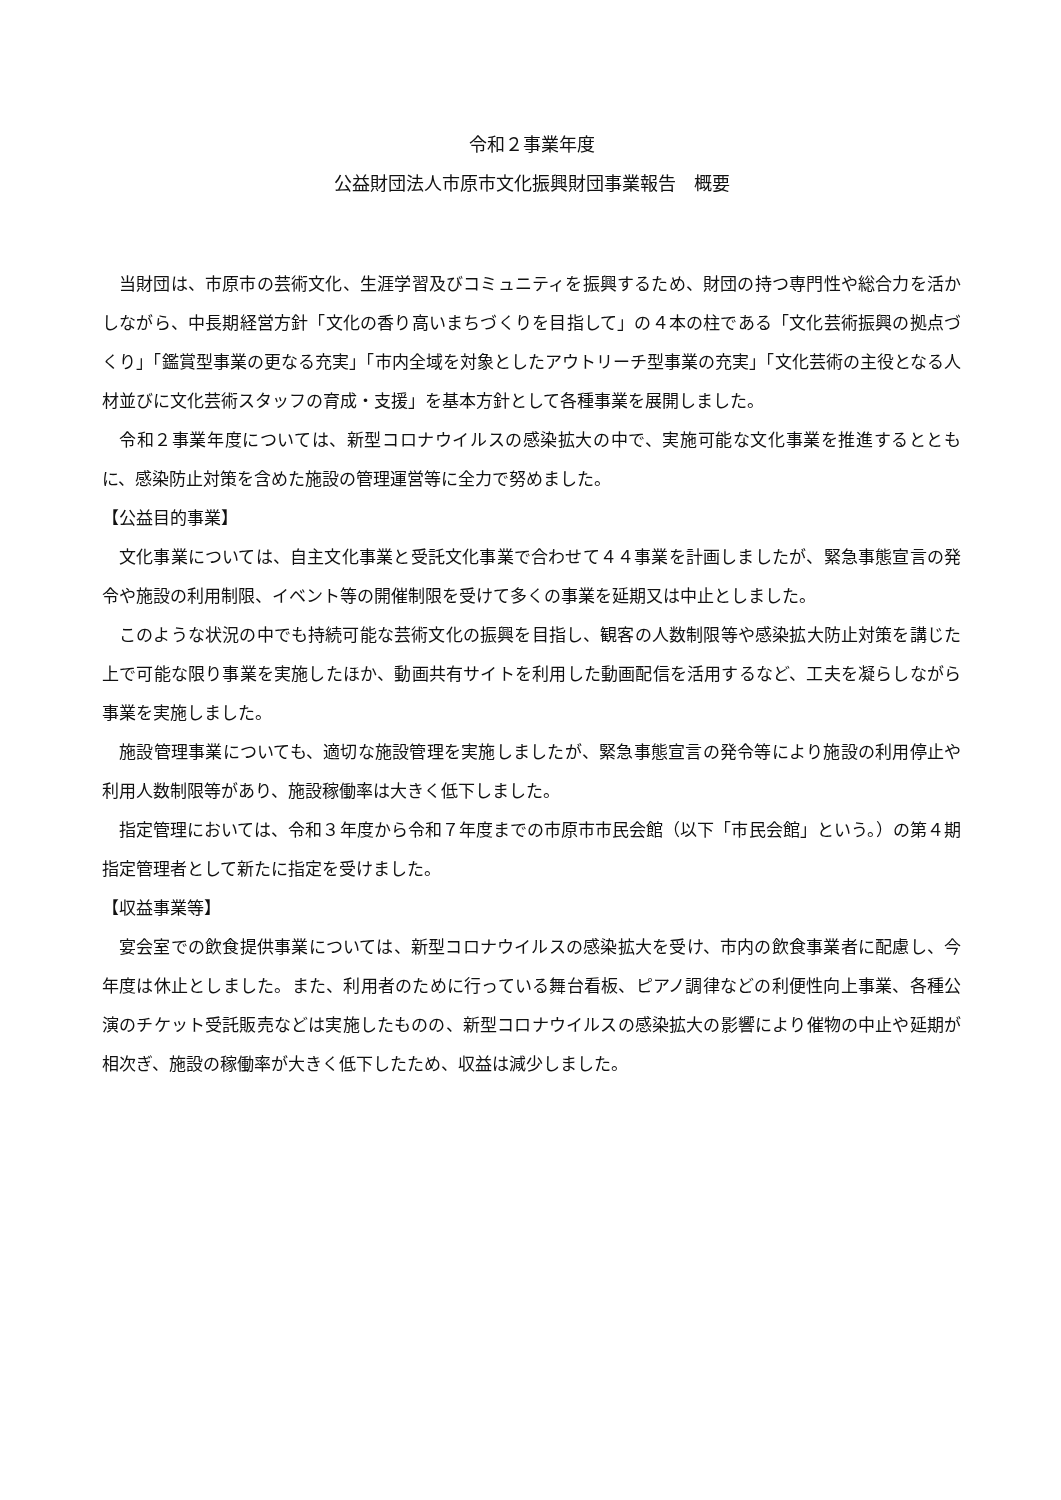令和２事業年度
公益財団法人市原市文化振興財団事業報告　概要
当財団は、市原市の芸術文化、生涯学習及びコミュニティを振興するため、財団の持つ専門性や総合力を活かしながら、中長期経営方針「文化の香り高いまちづくりを目指して」の４本の柱である「文化芸術振興の拠点づくり」「鑑賞型事業の更なる充実」「市内全域を対象としたアウトリーチ型事業の充実」「文化芸術の主役となる人材並びに文化芸術スタッフの育成・支援」を基本方針として各種事業を展開しました。
令和２事業年度については、新型コロナウイルスの感染拡大の中で、実施可能な文化事業を推進するとともに、感染防止対策を含めた施設の管理運営等に全力で努めました。
【公益目的事業】
文化事業については、自主文化事業と受託文化事業で合わせて４４事業を計画しましたが、緊急事態宣言の発令や施設の利用制限、イベント等の開催制限を受けて多くの事業を延期又は中止としました。
このような状況の中でも持続可能な芸術文化の振興を目指し、観客の人数制限等や感染拡大防止対策を講じた上で可能な限り事業を実施したほか、動画共有サイトを利用した動画配信を活用するなど、工夫を凝らしながら事業を実施しました。
施設管理事業についても、適切な施設管理を実施しましたが、緊急事態宣言の発令等により施設の利用停止や利用人数制限等があり、施設稼働率は大きく低下しました。
指定管理においては、令和３年度から令和７年度までの市原市市民会館（以下「市民会館」という。）の第４期指定管理者として新たに指定を受けました。
【収益事業等】
宴会室での飲食提供事業については、新型コロナウイルスの感染拡大を受け、市内の飲食事業者に配慮し、今年度は休止としました。また、利用者のために行っている舞台看板、ピアノ調律などの利便性向上事業、各種公演のチケット受託販売などは実施したものの、新型コロナウイルスの感染拡大の影響により催物の中止や延期が相次ぎ、施設の稼働率が大きく低下したため、収益は減少しました。